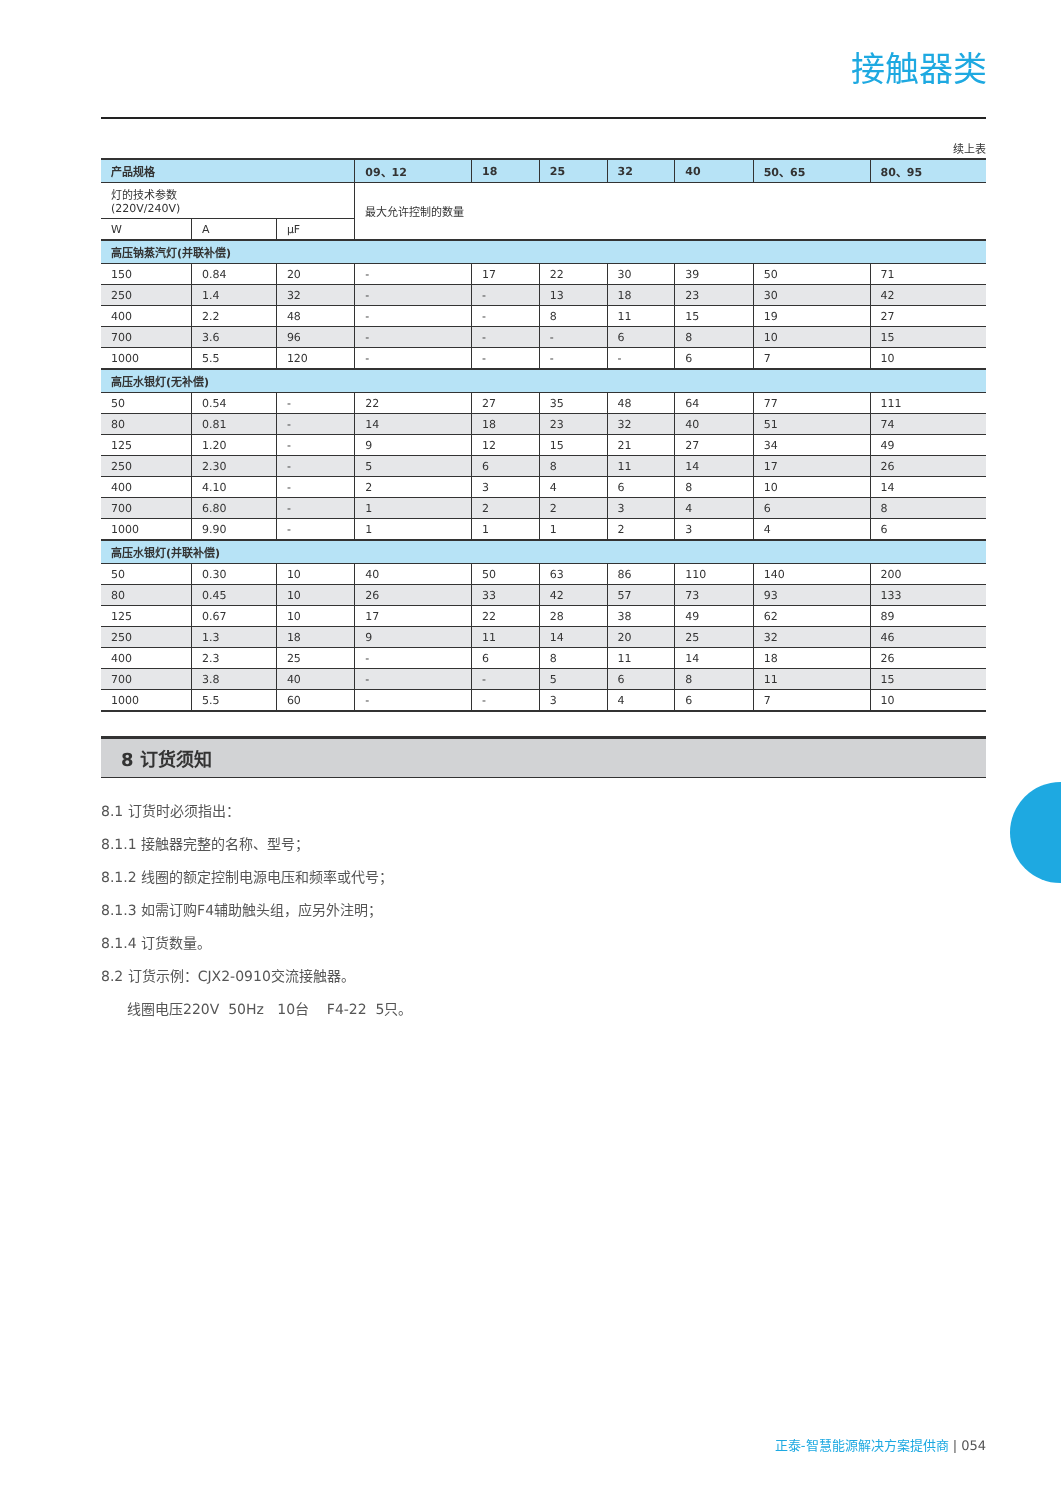接触器类
续上表
| 产品规格 | | | 09、12 | 18 | 25 | 32 | 40 | 50、65 | 80、95 |
| --- | --- | --- | --- | --- | --- | --- | --- | --- | --- |
| 灯的技术参数 (220V/240V) | | | 最大允许控制的数量 | | | | | | |
| W | A | μF | | | | | | | |
| 高压钠蒸汽灯(并联补偿) | | | | | | | | | |
| 150 | 0.84 | 20 | - | 17 | 22 | 30 | 39 | 50 | 71 |
| 250 | 1.4 | 32 | - | - | 13 | 18 | 23 | 30 | 42 |
| 400 | 2.2 | 48 | - | - | 8 | 11 | 15 | 19 | 27 |
| 700 | 3.6 | 96 | - | - | - | 6 | 8 | 10 | 15 |
| 1000 | 5.5 | 120 | - | - | - | - | 6 | 7 | 10 |
| 高压水银灯(无补偿) | | | | | | | | | |
| 50 | 0.54 | - | 22 | 27 | 35 | 48 | 64 | 77 | 111 |
| 80 | 0.81 | - | 14 | 18 | 23 | 32 | 40 | 51 | 74 |
| 125 | 1.20 | - | 9 | 12 | 15 | 21 | 27 | 34 | 49 |
| 250 | 2.30 | - | 5 | 6 | 8 | 11 | 14 | 17 | 26 |
| 400 | 4.10 | - | 2 | 3 | 4 | 6 | 8 | 10 | 14 |
| 700 | 6.80 | - | 1 | 2 | 2 | 3 | 4 | 6 | 8 |
| 1000 | 9.90 | - | 1 | 1 | 1 | 2 | 3 | 4 | 6 |
| 高压水银灯(并联补偿) | | | | | | | | | |
| 50 | 0.30 | 10 | 40 | 50 | 63 | 86 | 110 | 140 | 200 |
| 80 | 0.45 | 10 | 26 | 33 | 42 | 57 | 73 | 93 | 133 |
| 125 | 0.67 | 10 | 17 | 22 | 28 | 38 | 49 | 62 | 89 |
| 250 | 1.3 | 18 | 9 | 11 | 14 | 20 | 25 | 32 | 46 |
| 400 | 2.3 | 25 | - | 6 | 8 | 11 | 14 | 18 | 26 |
| 700 | 3.8 | 40 | - | - | 5 | 6 | 8 | 11 | 15 |
| 1000 | 5.5 | 60 | - | - | 3 | 4 | 6 | 7 | 10 |
8 订货须知
8.1 订货时必须指出：
8.1.1 接触器完整的名称、型号；
8.1.2 线圈的额定控制电源电压和频率或代号；
8.1.3 如需订购F4辅助触头组，应另外注明；
8.1.4 订货数量。
8.2 订货示例：CJX2-0910交流接触器。
线圈电压220V 50Hz 10台 F4-22 5只。
正泰-智慧能源解决方案提供商 | 054